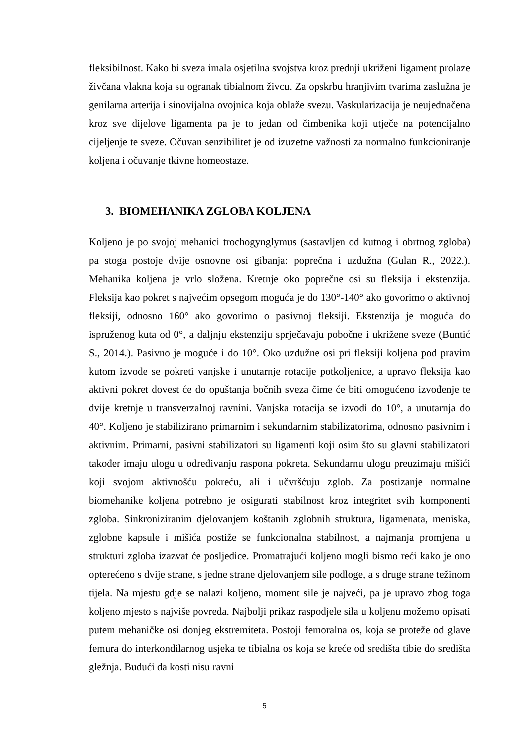fleksibilnost. Kako bi sveza imala osjetilna svojstva kroz prednji ukriženi ligament prolaze živčana vlakna koja su ogranak tibialnom živcu. Za opskrbu hranjivim tvarima zaslužna je genilarna arterija i sinovijalna ovojnica koja oblaže svezu. Vaskularizacija je neujednačena kroz sve dijelove ligamenta pa je to jedan od čimbenika koji utječe na potencijalno cijeljenje te sveze. Očuvan senzibilitet je od izuzetne važnosti za normalno funkcioniranje koljena i očuvanje tkivne homeostaze.
3. BIOMEHANIKA ZGLOBA KOLJENA
Koljeno je po svojoj mehanici trochogynglymus (sastavljen od kutnog i obrtnog zgloba) pa stoga postoje dvije osnovne osi gibanja: poprečna i uzdužna (Gulan R., 2022.). Mehanika koljena je vrlo složena. Kretnje oko poprečne osi su fleksija i ekstenzija. Fleksija kao pokret s najvećim opsegom moguća je do 130°-140° ako govorimo o aktivnoj fleksiji, odnosno 160° ako govorimo o pasivnoj fleksiji. Ekstenzija je moguća do ispruženog kuta od 0°, a daljnju ekstenziju sprječavaju pobočne i ukrižene sveze (Buntić S., 2014.). Pasivno je moguće i do 10°. Oko uzdužne osi pri fleksiji koljena pod pravim kutom izvode se pokreti vanjske i unutarnje rotacije potkoljenice, a upravo fleksija kao aktivni pokret dovest će do opuštanja bočnih sveza čime će biti omogućeno izvođenje te dvije kretnje u transverzalnoj ravnini. Vanjska rotacija se izvodi do 10°, a unutarnja do 40°. Koljeno je stabilizirano primarnim i sekundarnim stabilizatorima, odnosno pasivnim i aktivnim. Primarni, pasivni stabilizatori su ligamenti koji osim što su glavni stabilizatori također imaju ulogu u određivanju raspona pokreta. Sekundarnu ulogu preuzimaju mišići koji svojom aktivnošću pokreću, ali i učvršćuju zglob. Za postizanje normalne biomehanike koljena potrebno je osigurati stabilnost kroz integritet svih komponenti zgloba. Sinkroniziranim djelovanjem koštanih zglobnih struktura, ligamenata, meniska, zglobne kapsule i mišića postiže se funkcionalna stabilnost, a najmanja promjena u strukturi zgloba izazvat će posljedice. Promatrajući koljeno mogli bismo reći kako je ono opterećeno s dvije strane, s jedne strane djelovanjem sile podloge, a s druge strane težinom tijela. Na mjestu gdje se nalazi koljeno, moment sile je najveći, pa je upravo zbog toga koljeno mjesto s najviše povreda. Najbolji prikaz raspodjele sila u koljenu možemo opisati putem mehaničke osi donjeg ekstremiteta. Postoji femoralna os, koja se proteže od glave femura do interkondilarnog usjeka te tibialna os koja se kreće od središta tibie do središta gležnja. Budući da kosti nisu ravni
5